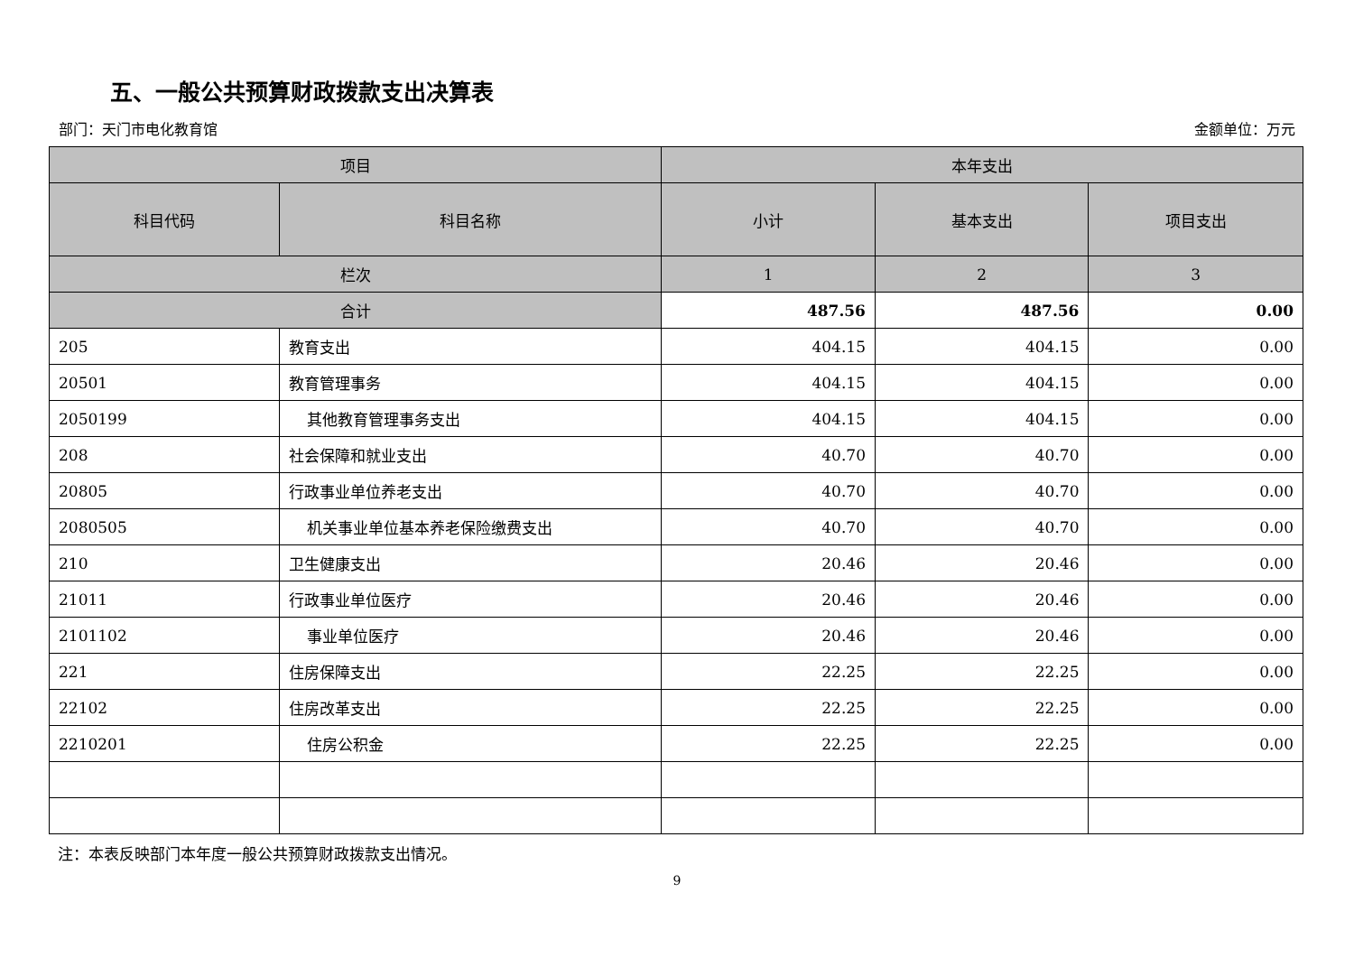五、一般公共预算财政拨款支出决算表
部门：天门市电化教育馆 金额单位：万元
| 项目 | | 本年支出 | | |
| --- | --- | --- | --- | --- |
| 科目代码 | 科目名称 | 小计 | 基本支出 | 项目支出 |
| 栏次 | | 1 | 2 | 3 |
| 合计 | | 487.56 | 487.56 | 0.00 |
| 205 | 教育支出 | 404.15 | 404.15 | 0.00 |
| 20501 | 教育管理事务 | 404.15 | 404.15 | 0.00 |
| 2050199 | 其他教育管理事务支出 | 404.15 | 404.15 | 0.00 |
| 208 | 社会保障和就业支出 | 40.70 | 40.70 | 0.00 |
| 20805 | 行政事业单位养老支出 | 40.70 | 40.70 | 0.00 |
| 2080505 | 机关事业单位基本养老保险缴费支出 | 40.70 | 40.70 | 0.00 |
| 210 | 卫生健康支出 | 20.46 | 20.46 | 0.00 |
| 21011 | 行政事业单位医疗 | 20.46 | 20.46 | 0.00 |
| 2101102 | 事业单位医疗 | 20.46 | 20.46 | 0.00 |
| 221 | 住房保障支出 | 22.25 | 22.25 | 0.00 |
| 22102 | 住房改革支出 | 22.25 | 22.25 | 0.00 |
| 2210201 | 住房公积金 | 22.25 | 22.25 | 0.00 |
注：本表反映部门本年度一般公共预算财政拨款支出情况。
9